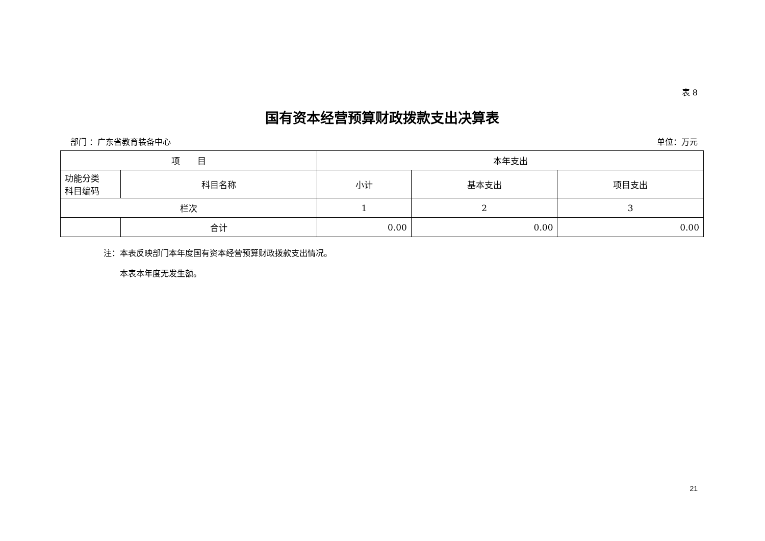表 8
国有资本经营预算财政拨款支出决算表
部门 ：广东省教育装备中心 单位：万元
| 项 目 | | 本年支出 | | |
| --- | --- | --- | --- | --- |
| 功能分类 科目编码 | 科目名称 | 小计 | 基本支出 | 项目支出 |
| 栏次 | | 1 | 2 | 3 |
| | 合计 | 0.00 | 0.00 | 0.00 |
注：本表反映部门本年度国有资本经营预算财政拨款支出情况。
　　本表本年度无发生额。
21